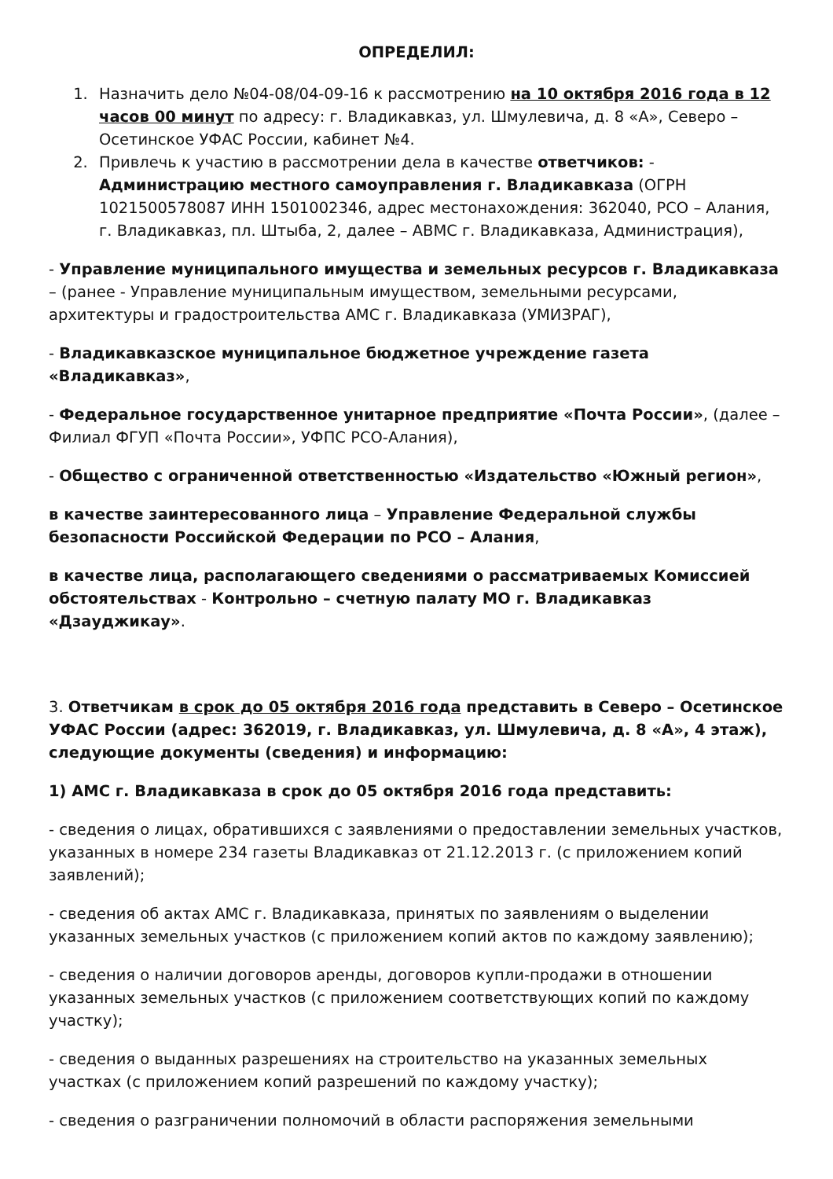ОПРЕДЕЛИЛ:
1. Назначить дело №04-08/04-09-16 к рассмотрению на 10 октября 2016 года в 12 часов 00 минут по адресу: г. Владикавказ, ул. Шмулевича, д. 8 «А», Северо – Осетинское УФАС России, кабинет №4.
2. Привлечь к участию в рассмотрении дела в качестве ответчиков: - Администрацию местного самоуправления г. Владикавказа (ОГРН 1021500578087 ИНН 1501002346, адрес местонахождения: 362040, РСО – Алания, г. Владикавказ, пл. Штыба, 2, далее – АВМС г. Владикавказа, Администрация),
- Управление муниципального имущества и земельных ресурсов г. Владикавказа – (ранее - Управление муниципальным имуществом, земельными ресурсами, архитектуры и градостроительства АМС г. Владикавказа (УМИЗРАГ),
- Владикавказское муниципальное бюджетное учреждение газета «Владикавказ»,
- Федеральное государственное унитарное предприятие «Почта России», (далее – Филиал ФГУП «Почта России», УФПС РСО-Алания),
- Общество с ограниченной ответственностью «Издательство «Южный регион»,
в качестве заинтересованного лица – Управление Федеральной службы безопасности Российской Федерации по РСО – Алания,
в качестве лица, располагающего сведениями о рассматриваемых Комиссией обстоятельствах - Контрольно – счетную палату МО г. Владикавказ «Дзауджикау».
3. Ответчикам в срок до 05 октября 2016 года представить в Северо – Осетинское УФАС России (адрес: 362019, г. Владикавказ, ул. Шмулевича, д. 8 «А», 4 этаж), следующие документы (сведения) и информацию:
1) АМС г. Владикавказа в срок до 05 октября 2016 года представить:
- сведения о лицах, обратившихся с заявлениями о предоставлении земельных участков, указанных в номере 234 газеты Владикавказ от 21.12.2013 г. (с приложением копий заявлений);
- сведения об актах АМС г. Владикавказа, принятых по заявлениям о выделении указанных земельных участков (с приложением копий актов по каждому заявлению);
- сведения о наличии договоров аренды, договоров купли-продажи в отношении указанных земельных участков (с приложением соответствующих копий по каждому участку);
- сведения о выданных разрешениях на строительство на указанных земельных участках (с приложением копий разрешений по каждому участку);
- сведения о разграничении полномочий в области распоряжения земельными